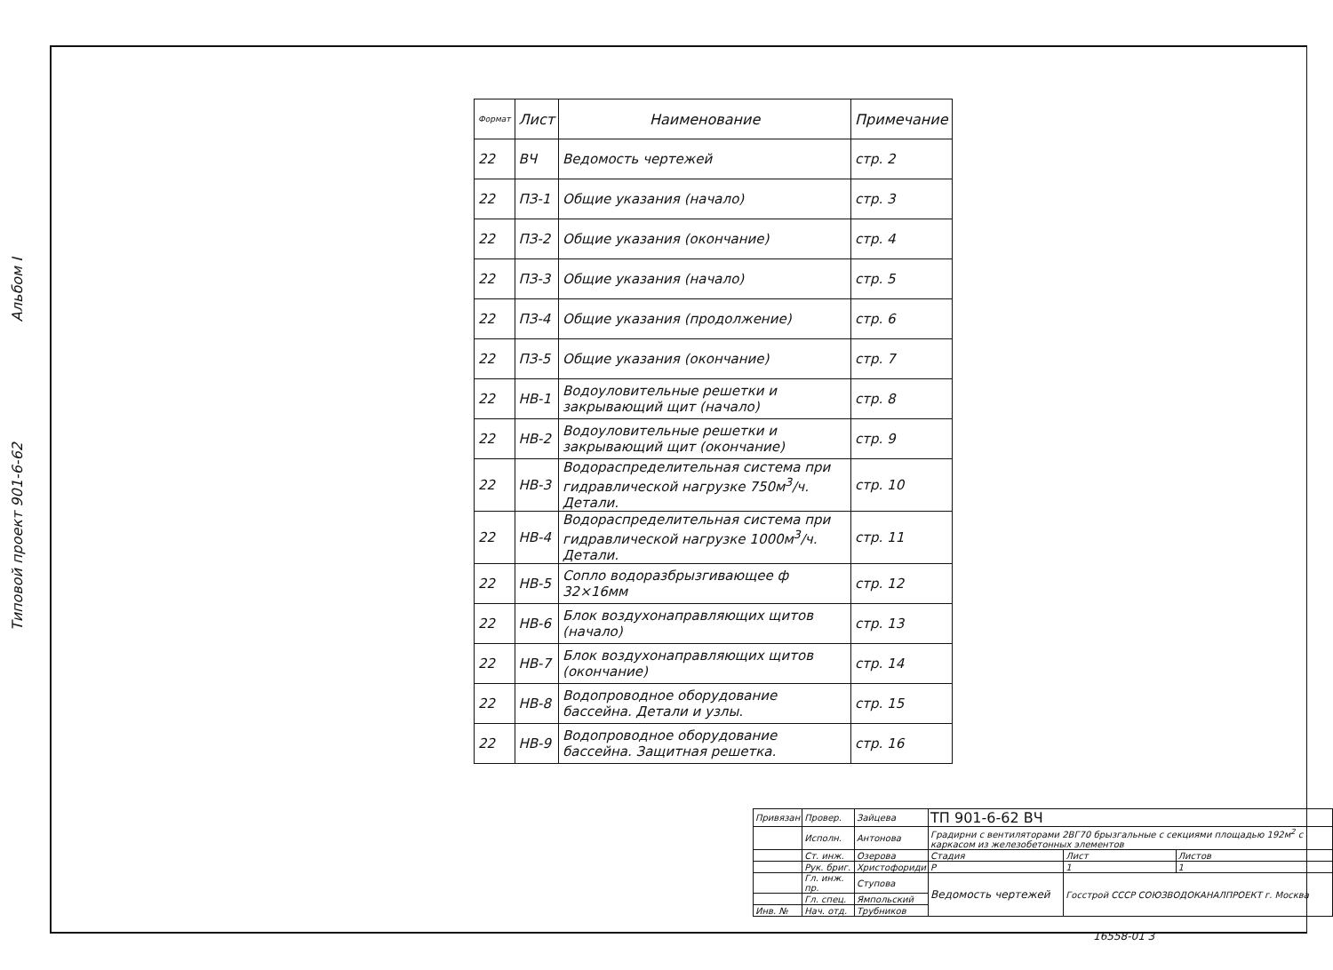Типовой проект 901-6-62
Альбом I
| Формат | Лист | Наименование | Примечание |
| --- | --- | --- | --- |
| 22 | ВЧ | Ведомость чертежей | стр. 2 |
| 22 | ПЗ-1 | Общие указания (начало) | стр. 3 |
| 22 | ПЗ-2 | Общие указания (окончание) | стр. 4 |
| 22 | ПЗ-3 | Общие указания (начало) | стр. 5 |
| 22 | ПЗ-4 | Общие указания (продолжение) | стр. 6 |
| 22 | ПЗ-5 | Общие указания (окончание) | стр. 7 |
| 22 | НВ-1 | Водоуловительные решетки и закрывающий щит (начало) | стр. 8 |
| 22 | НВ-2 | Водоуловительные решетки и закрывающий щит (окончание) | стр. 9 |
| 22 | НВ-3 | Водораспределительная система при гидравлической нагрузке 750м<sup>3</sup>/ч. Детали. | стр. 10 |
| 22 | НВ-4 | Водораспределительная система при гидравлической нагрузке 1000м<sup>3</sup>/ч. Детали. | стр. 11 |
| 22 | НВ-5 | Сопло водоразбрызгивающее ф 32×16мм | стр. 12 |
| 22 | НВ-6 | Блок воздухонаправляющих щитов (начало) | стр. 13 |
| 22 | НВ-7 | Блок воздухонаправляющих щитов (окончание) | стр. 14 |
| 22 | НВ-8 | Водопроводное оборудование бассейна. Детали и узлы. | стр. 15 |
| 22 | НВ-9 | Водопроводное оборудование бассейна. Защитная решетка. | стр. 16 |
| Привязан | Провер. | Зайцева | ТП 901-6-62 ВЧ | | |
| | Исполн. | Антонова | Градирни с вентиляторами 2ВГ70 брызгальные с секциями площадью 192м<sup>2</sup> с каркасом из железобетонных элементов | | |
| | Ст. инж. | Озерова | Стадия | Лист | Листов |
| | Рук. бриг. | Христофориди | Р | 1 | 1 |
| | Гл. инж. пр. | Ступова | Ведомость чертежей | Госстрой СССР СОЮЗВОДОКАНАЛПРОЕКТ г. Москва | |
| | Гл. спец. | Ямпольский | | | |
| Инв. № | Нач. отд. | Трубников | | | |
16558-01 3